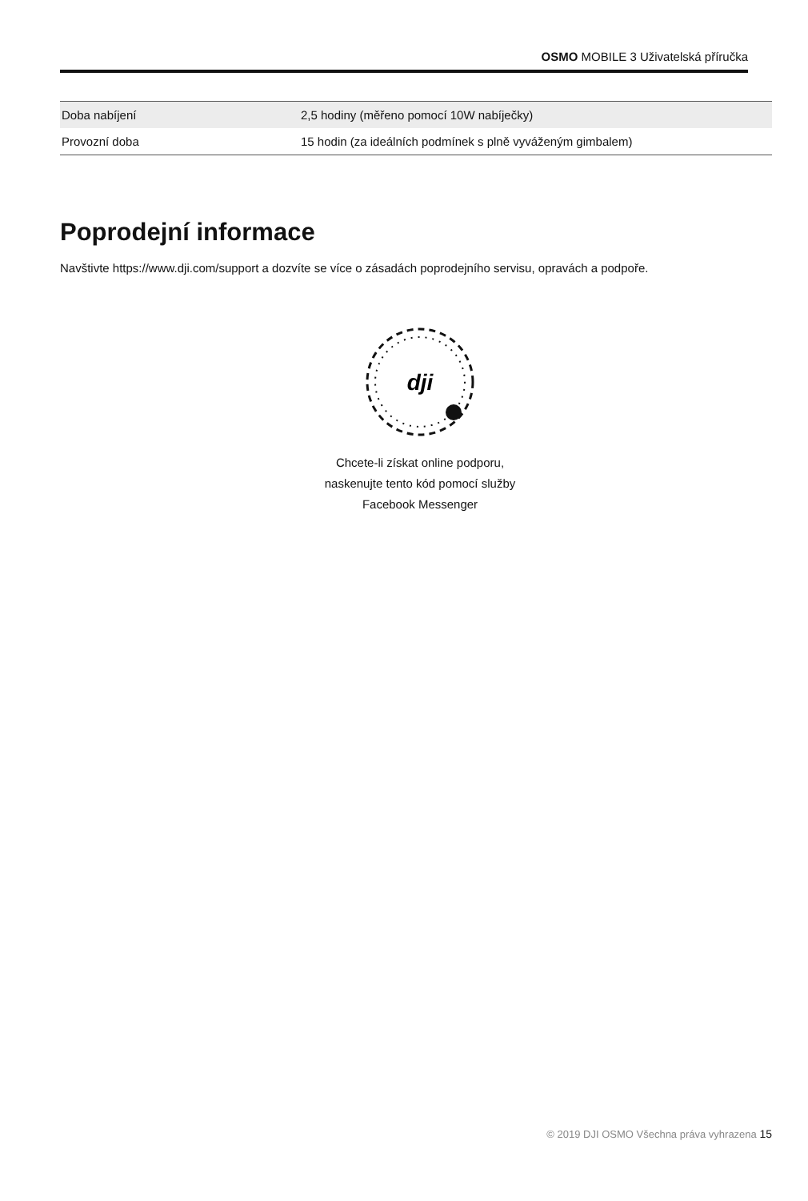OSMO MOBILE 3 Uživatelská příručka
| Doba nabíjení | 2,5 hodiny (měřeno pomocí 10W nabíječky) |
| Provozní doba | 15 hodin (za ideálních podmínek s plně vyváženým gimbalem) |
Poprodejní informace
Navštivte https://www.dji.com/support a dozvíte se více o zásadách poprodejního servisu, opravách a podpoře.
dji
Chcete-li získat online podporu,
naskenujte tento kód pomocí služby
Facebook Messenger
© 2019 DJI OSMO Všechna práva vyhrazena 15